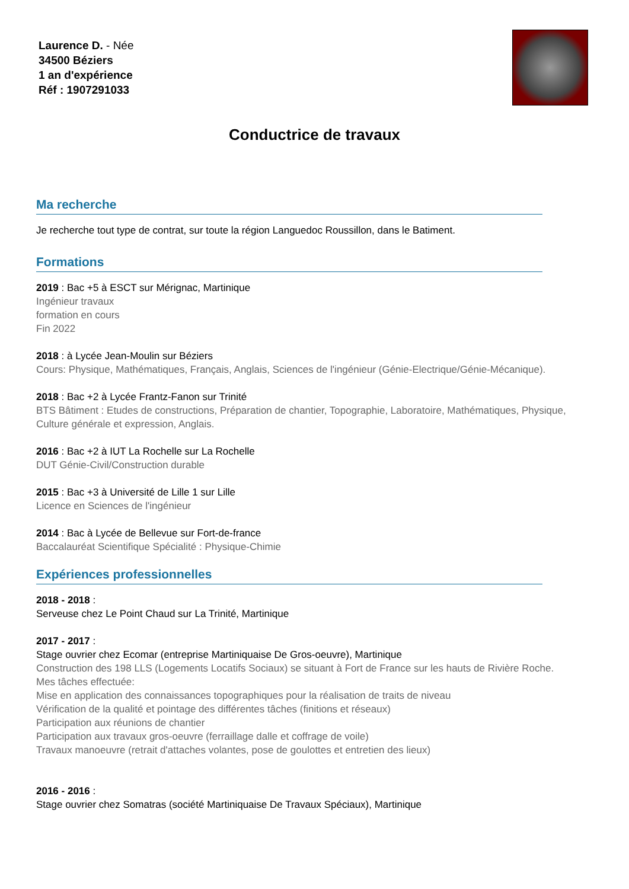Laurence D. - Née
34500 Béziers
1 an d'expérience
Réf : 1907291033
Conductrice de travaux
Ma recherche
Je recherche tout type de contrat, sur toute la région Languedoc Roussillon, dans le Batiment.
Formations
2019 : Bac +5 à ESCT sur Mérignac, Martinique
Ingénieur travaux
formation en cours
Fin 2022
2018 : à Lycée Jean-Moulin sur Béziers
Cours: Physique, Mathématiques, Français, Anglais, Sciences de l'ingénieur (Génie-Electrique/Génie-Mécanique).
2018 : Bac +2 à Lycée Frantz-Fanon sur Trinité
BTS Bâtiment : Etudes de constructions, Préparation de chantier, Topographie, Laboratoire, Mathématiques, Physique, Culture générale et expression, Anglais.
2016 : Bac +2 à IUT La Rochelle sur La Rochelle
DUT Génie-Civil/Construction durable
2015 : Bac +3 à Université de Lille 1 sur Lille
Licence en Sciences de l'ingénieur
2014 : Bac à Lycée de Bellevue sur Fort-de-france
Baccalauréat Scientifique Spécialité : Physique-Chimie
Expériences professionnelles
2018 - 2018 :
Serveuse chez Le Point Chaud sur La Trinité, Martinique
2017 - 2017 :
Stage ouvrier chez Ecomar (entreprise Martiniquaise De Gros-oeuvre), Martinique
Construction des 198 LLS (Logements Locatifs Sociaux) se situant à Fort de France sur les hauts de Rivière Roche.
Mes tâches effectuée:
Mise en application des connaissances topographiques pour la réalisation de traits de niveau
Vérification de la qualité et pointage des différentes tâches (finitions et réseaux)
Participation aux réunions de chantier
Participation aux travaux gros-oeuvre (ferraillage dalle et coffrage de voile)
Travaux manoeuvre (retrait d'attaches volantes, pose de goulottes et entretien des lieux)
2016 - 2016 :
Stage ouvrier chez Somatras (société Martiniquaise De Travaux Spéciaux), Martinique